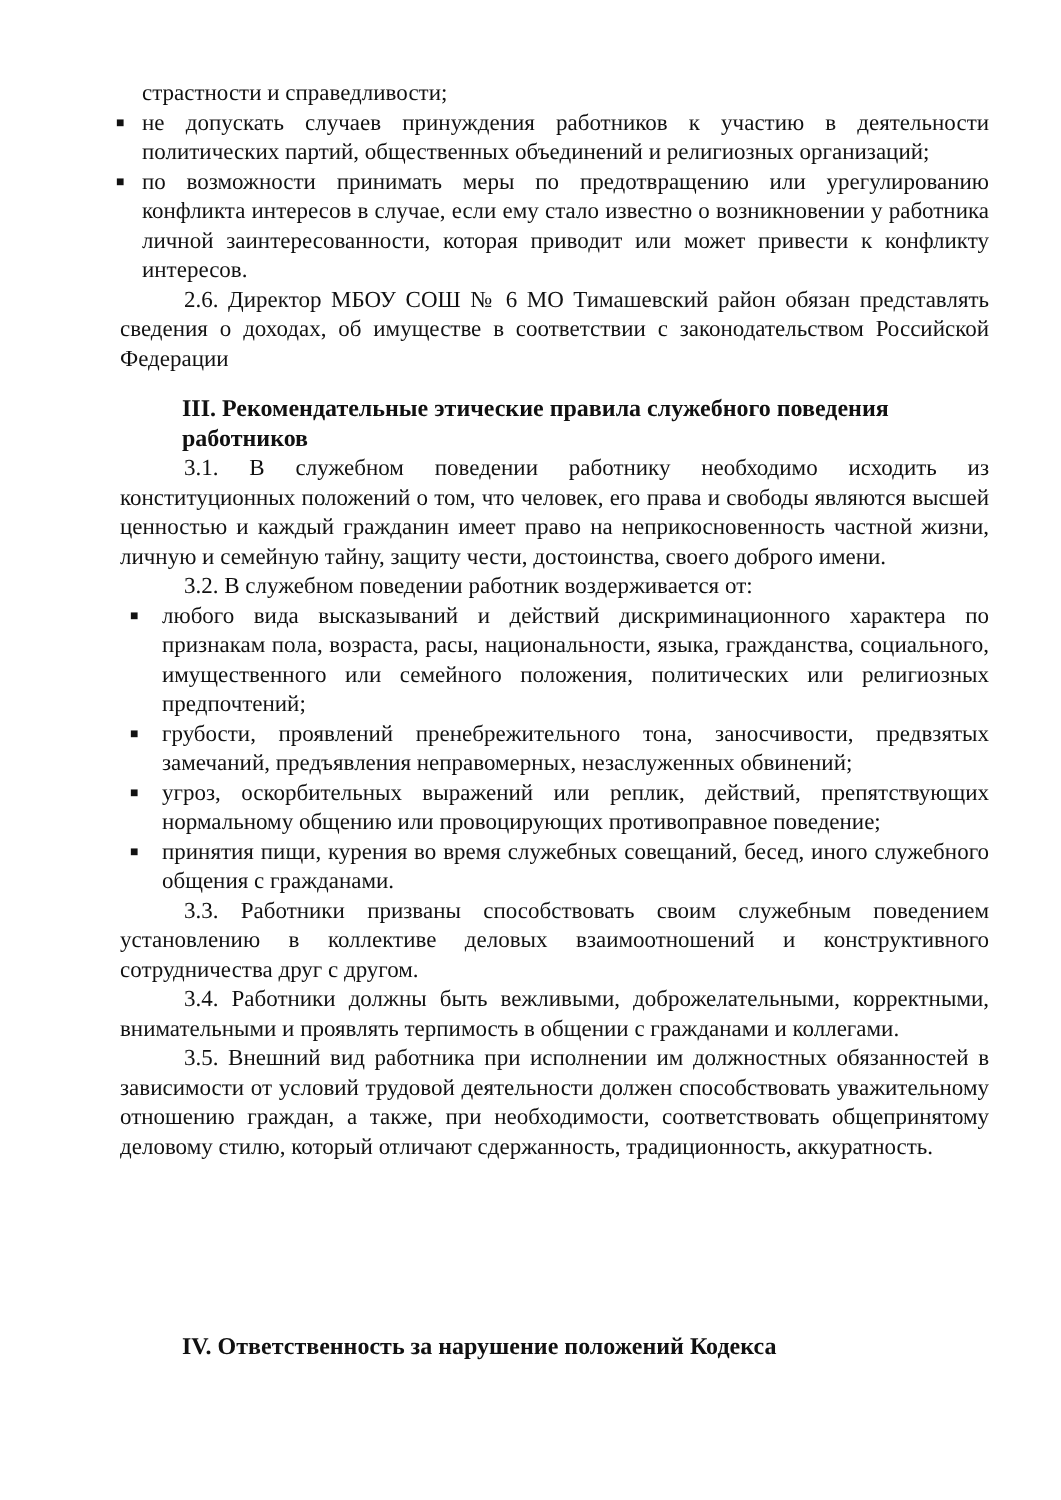страстности и справедливости;
■ не допускать случаев принуждения работников к участию в деятельности политических партий, общественных объединений и религиозных организаций;
■ по возможности принимать меры по предотвращению или урегулированию конфликта интересов в случае, если ему стало известно о возникновении у работника личной заинтересованности, которая приводит или может привести к конфликту интересов.
2.6. Директор МБОУ СОШ № 6 МО Тимашевский район обязан представлять сведения о доходах, об имуществе в соответствии с законодательством Российской Федерации
III. Рекомендательные этические правила служебного поведения работников
3.1. В служебном поведении работнику необходимо исходить из конституционных положений о том, что человек, его права и свободы являются высшей ценностью и каждый гражданин имеет право на неприкосновенность частной жизни, личную и семейную тайну, защиту чести, достоинства, своего доброго имени.
3.2. В служебном поведении работник воздерживается от:
■ любого вида высказываний и действий дискриминационного характера по признакам пола, возраста, расы, национальности, языка, гражданства, социального, имущественного или семейного положения, политических или религиозных предпочтений;
■ грубости, проявлений пренебрежительного тона, заносчивости, предвзятых замечаний, предъявления неправомерных, незаслуженных обвинений;
■ угроз, оскорбительных выражений или реплик, действий, препятствующих нормальному общению или провоцирующих противоправное поведение;
■ принятия пищи, курения во время служебных совещаний, бесед, иного служебного общения с гражданами.
3.3. Работники призваны способствовать своим служебным поведением установлению в коллективе деловых взаимоотношений и конструктивного сотрудничества друг с другом.
3.4. Работники должны быть вежливыми, доброжелательными, корректными, внимательными и проявлять терпимость в общении с гражданами и коллегами.
3.5. Внешний вид работника при исполнении им должностных обязанностей в зависимости от условий трудовой деятельности должен способствовать уважительному отношению граждан, а также, при необходимости, соответствовать общепринятому деловому стилю, который отличают сдержанность, традиционность, аккуратность.
IV. Ответственность за нарушение положений Кодекса